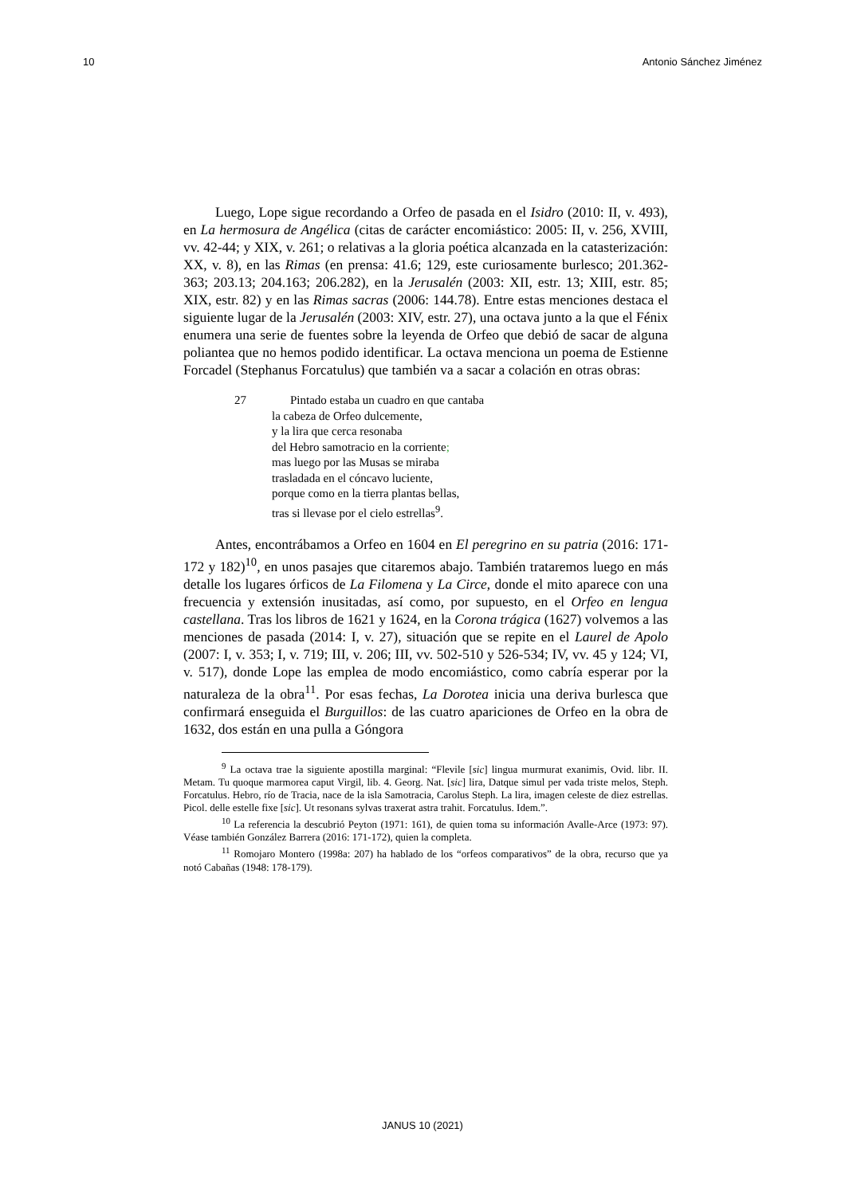10 Antonio Sánchez Jiménez
Luego, Lope sigue recordando a Orfeo de pasada en el Isidro (2010: II, v. 493), en La hermosura de Angélica (citas de carácter encomiástico: 2005: II, v. 256, XVIII, vv. 42-44; y XIX, v. 261; o relativas a la gloria poética alcanzada en la catasterización: XX, v. 8), en las Rimas (en prensa: 41.6; 129, este curiosamente burlesco; 201.362-363; 203.13; 204.163; 206.282), en la Jerusalén (2003: XII, estr. 13; XIII, estr. 85; XIX, estr. 82) y en las Rimas sacras (2006: 144.78). Entre estas menciones destaca el siguiente lugar de la Jerusalén (2003: XIV, estr. 27), una octava junto a la que el Fénix enumera una serie de fuentes sobre la leyenda de Orfeo que debió de sacar de alguna poliantea que no hemos podido identificar. La octava menciona un poema de Estienne Forcadel (Stephanus Forcatulus) que también va a sacar a colación en otras obras:
27 Pintado estaba un cuadro en que cantaba
la cabeza de Orfeo dulcemente,
y la lira que cerca resonaba
del Hebro samotracio en la corriente;
mas luego por las Musas se miraba
trasladada en el cóncavo luciente,
porque como en la tierra plantas bellas,
tras si llevase por el cielo estrellas<sup>9</sup>.
Antes, encontrábamos a Orfeo en 1604 en El peregrino en su patria (2016: 171-172 y 182)<sup>10</sup>, en unos pasajes que citaremos abajo. También trataremos luego en más detalle los lugares órficos de La Filomena y La Circe, donde el mito aparece con una frecuencia y extensión inusitadas, así como, por supuesto, en el Orfeo en lengua castellana. Tras los libros de 1621 y 1624, en la Corona trágica (1627) volvemos a las menciones de pasada (2014: I, v. 27), situación que se repite en el Laurel de Apolo (2007: I, v. 353; I, v. 719; III, v. 206; III, vv. 502-510 y 526-534; IV, vv. 45 y 124; VI, v. 517), donde Lope las emplea de modo encomiástico, como cabría esperar por la naturaleza de la obra<sup>11</sup>. Por esas fechas, La Dorotea inicia una deriva burlesca que confirmará enseguida el Burguillos: de las cuatro apariciones de Orfeo en la obra de 1632, dos están en una pulla a Góngora
<sup>9</sup> La octava trae la siguiente apostilla marginal: “Flevile [sic] lingua murmurat exanimis, Ovid. libr. II. Metam. Tu quoque marmorea caput Virgil, lib. 4. Georg. Nat. [sic] lira, Datque simul per vada triste melos, Steph. Forcatulus. Hebro, río de Tracia, nace de la isla Samotracia, Carolus Steph. La lira, imagen celeste de diez estrellas. Picol. delle estelle fixe [sic]. Ut resonans sylvas traxerat astra trahit. Forcatulus. Idem.”.
<sup>10</sup> La referencia la descubrió Peyton (1971: 161), de quien toma su información Avalle-Arce (1973: 97). Véase también González Barrera (2016: 171-172), quien la completa.
<sup>11</sup> Romojaro Montero (1998a: 207) ha hablado de los “orfeos comparativos” de la obra, recurso que ya notó Cabañas (1948: 178-179).
JANUS 10 (2021)